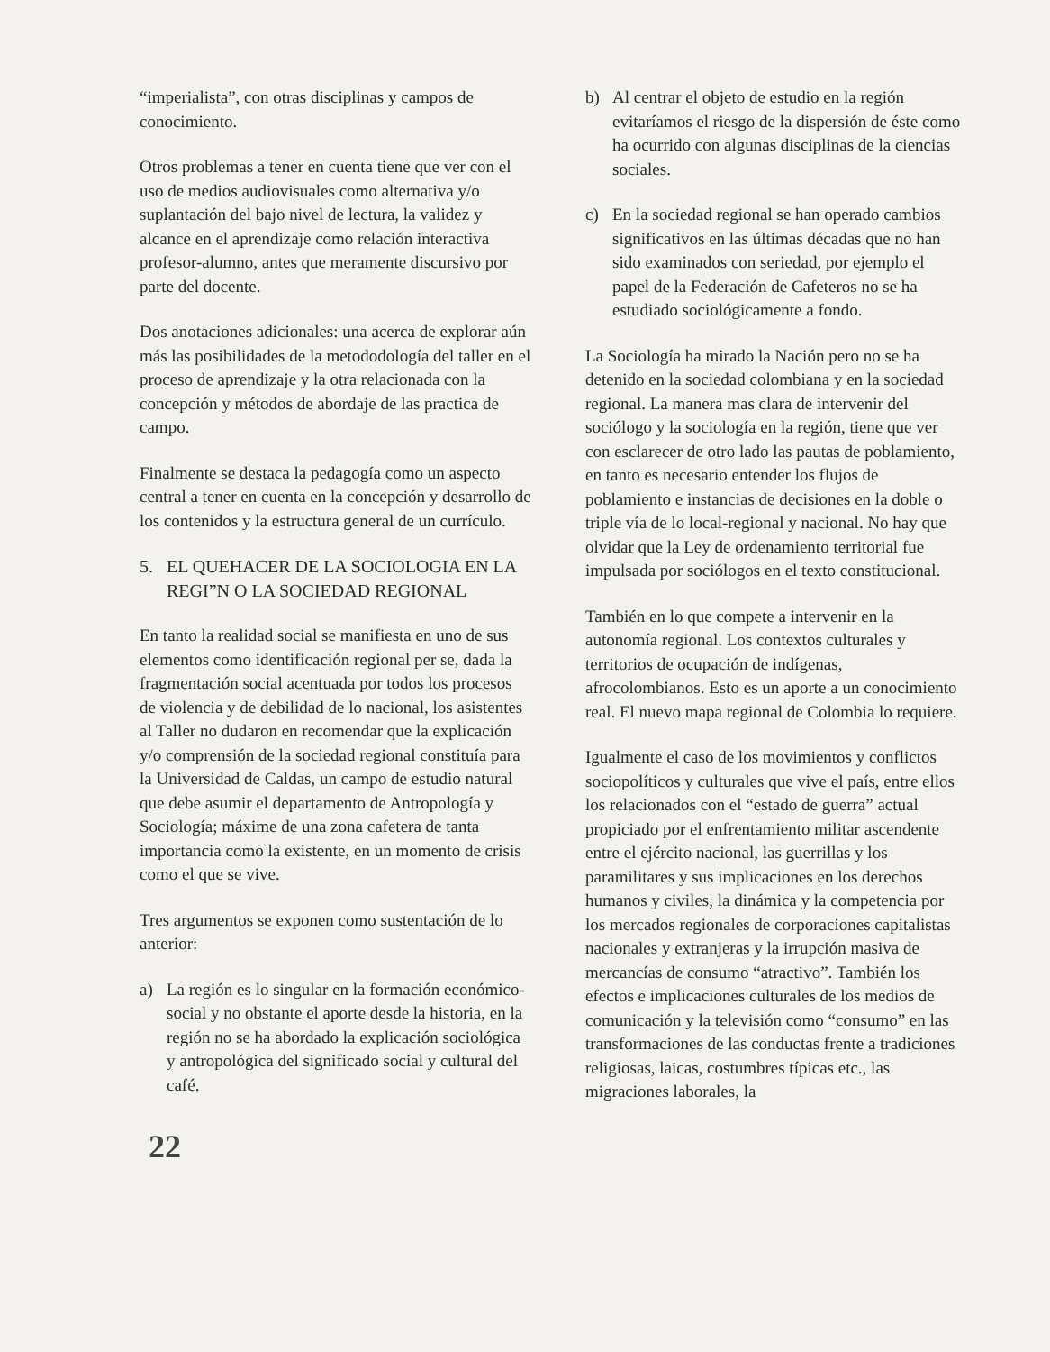“imperialista”, con otras disciplinas y campos de conocimiento.
Otros problemas a tener en cuenta tiene que ver con el uso de medios audiovisuales como alternativa y/o suplantación del bajo nivel de lectura, la validez y alcance en el aprendizaje como relación interactiva profesor-alumno, antes que meramente discursivo por parte del docente.
Dos anotaciones adicionales: una acerca de explorar aún más las posibilidades de la metododología del taller en el proceso de aprendizaje y la otra relacionada con la concepción y métodos de abordaje de las practica de campo.
Finalmente se destaca la pedagogía como un aspecto central a tener en cuenta en la concepción y desarrollo de los contenidos y la estructura general de un currículo.
5. EL QUEHACER DE LA SOCIOLOGIA EN LA REGI”N O LA SOCIEDAD REGIONAL
En tanto la realidad social se manifiesta en uno de sus elementos como identificación regional per se, dada la fragmentación social acentuada por todos los procesos de violencia y de debilidad de lo nacional, los asistentes al Taller no dudaron en recomendar que la explicación y/o comprensión de la sociedad regional constituía para la Universidad de Caldas, un campo de estudio natural que debe asumir el departamento de Antropología y Sociología; máxime de una zona cafetera de tanta importancia como la existente, en un momento de crisis como el que se vive.
Tres argumentos se exponen como sustentación de lo anterior:
a) La región es lo singular en la formación económico-social y no obstante el aporte desde la historia, en la región no se ha abordado la explicación sociológica y antropológica del significado social y cultural del café.
b) Al centrar el objeto de estudio en la región evitaríamos el riesgo de la dispersión de éste como ha ocurrido con algunas disciplinas de la ciencias sociales.
c) En la sociedad regional se han operado cambios significativos en las últimas décadas que no han sido examinados con seriedad, por ejemplo el papel de la Federación de Cafeteros no se ha estudiado sociológicamente a fondo.
La Sociología ha mirado la Nación pero no se ha detenido en la sociedad colombiana y en la sociedad regional. La manera mas clara de intervenir del sociólogo y la sociología en la región, tiene que ver con esclarecer de otro lado las pautas de poblamiento, en tanto es necesario entender los flujos de poblamiento e instancias de decisiones en la doble o triple vía de lo local-regional y nacional. No hay que olvidar que la Ley de ordenamiento territorial fue impulsada por sociólogos en el texto constitucional.
También en lo que compete a intervenir en la autonomía regional. Los contextos culturales y territorios de ocupación de indígenas, afrocolombianos. Esto es un aporte a un conocimiento real. El nuevo mapa regional de Colombia lo requiere.
Igualmente el caso de los movimientos y conflictos sociopolíticos y culturales que vive el país, entre ellos los relacionados con el “estado de guerra” actual propiciado por el enfrentamiento militar ascendente entre el ejército nacional, las guerrillas y los paramilitares y sus implicaciones en los derechos humanos y civiles, la dinámica y la competencia por los mercados regionales de corporaciones capitalistas nacionales y extranjeras y la irrupción masiva de mercancías de consumo “atractivo”. También los efectos e implicaciones culturales de los medios de comunicación y la televisión como “consumo” en las transformaciones de las conductas frente a tradiciones religiosas, laicas, costumbres típicas etc., las migraciones laborales, la
22